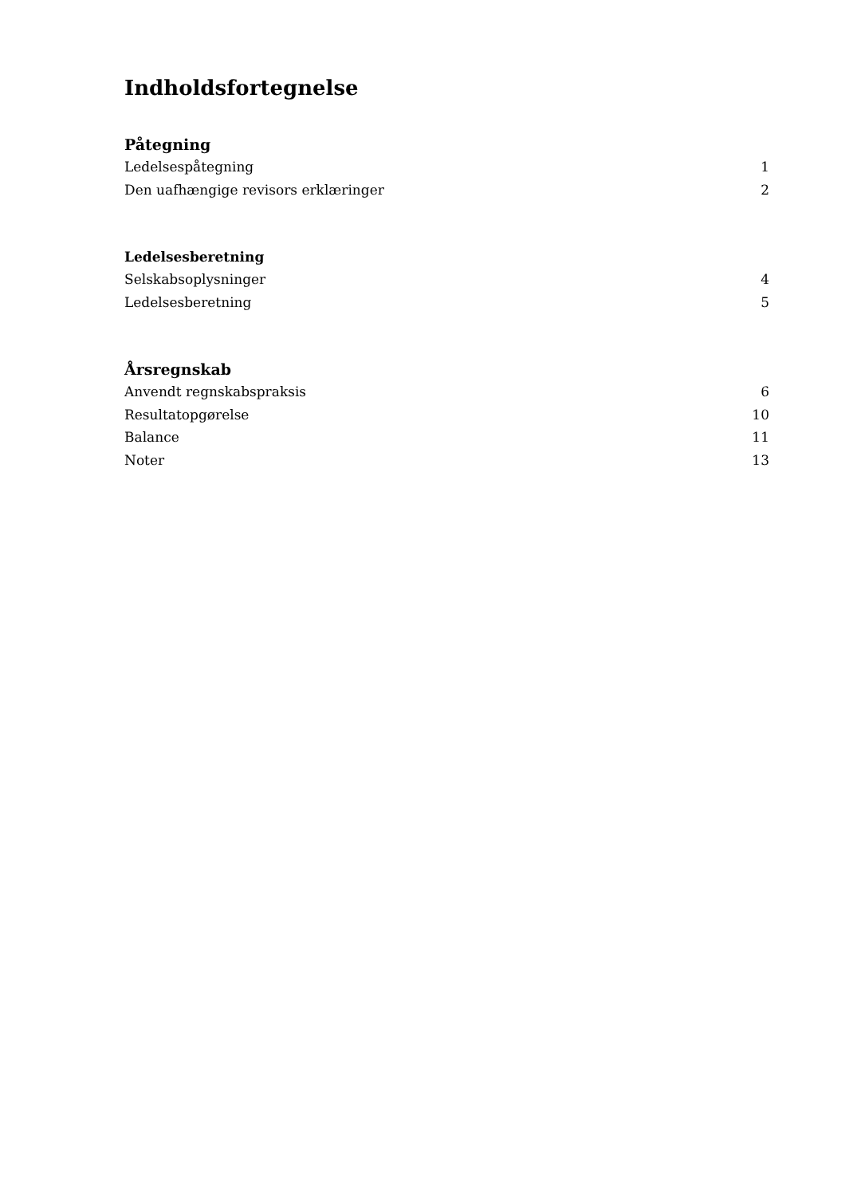Indholdsfortegnelse
Påtegning
Ledelsespåtegning 1
Den uafhængige revisors erklæringer 2
Ledelsesberetning
Selskabsoplysninger 4
Ledelsesberetning 5
Årsregnskab
Anvendt regnskabspraksis 6
Resultatopgørelse 10
Balance 11
Noter 13